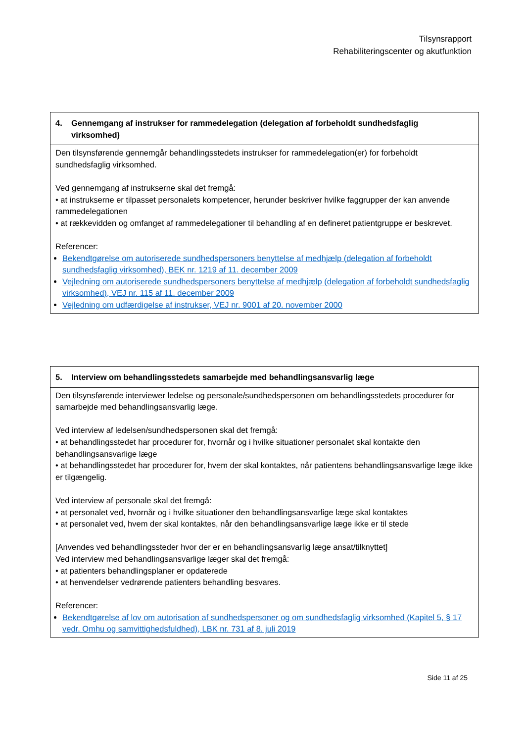Tilsynsrapport
Rehabiliteringscenter og akutfunktion
| 4. Gennemgang af instrukser for rammedelegation (delegation af forbeholdt sundhedsfaglig virksomhed) |
| --- |
| Den tilsynsførende gennemgår behandlingsstedets instrukser for rammedelegation(er) for forbeholdt sundhedsfaglig virksomhed. Ved gennemgang af instrukserne skal det fremgå: • at instrukserne er tilpasset personalets kompetencer, herunder beskriver hvilke faggrupper der kan anvende rammedelegationen • at rækkevidden og omfanget af rammedelegationer til behandling af en defineret patientgruppe er beskrevet. Referencer: Bekendtgørelse om autoriserede sundhedspersoners benyttelse af medhjælp (delegation af forbeholdt sundhedsfaglig virksomhed), BEK nr. 1219 af 11. december 2009 Vejledning om autoriserede sundhedspersoners benyttelse af medhjælp (delegation af forbeholdt sundhedsfaglig virksomhed), VEJ nr. 115 af 11. december 2009 Vejledning om udfærdigelse af instrukser, VEJ nr. 9001 af 20. november 2000 |
| 5. Interview om behandlingsstedets samarbejde med behandlingsansvarlig læge |
| --- |
| Den tilsynsførende interviewer ledelse og personale/sundhedspersonen om behandlingsstedets procedurer for samarbejde med behandlingsansvarlig læge. Ved interview af ledelsen/sundhedspersonen skal det fremgå: • at behandlingsstedet har procedurer for, hvornår og i hvilke situationer personalet skal kontakte den behandlingsansvarlige læge • at behandlingsstedet har procedurer for, hvem der skal kontaktes, når patientens behandlingsansvarlige læge ikke er tilgængelig. Ved interview af personale skal det fremgå: • at personalet ved, hvornår og i hvilke situationer den behandlingsansvarlige læge skal kontaktes • at personalet ved, hvem der skal kontaktes, når den behandlingsansvarlige læge ikke er til stede [Anvendes ved behandlingssteder hvor der er en behandlingsansvarlig læge ansat/tilknyttet] Ved interview med behandlingsansvarlige læger skal det fremgå: • at patienters behandlingsplaner er opdaterede • at henvendelser vedrørende patienters behandling besvares. Referencer: Bekendtgørelse af lov om autorisation af sundhedspersoner og om sundhedsfaglig virksomhed (Kapitel 5, § 17 vedr. Omhu og samvittighedsfuldhed), LBK nr. 731 af 8. juli 2019 |
Side 11 af 25